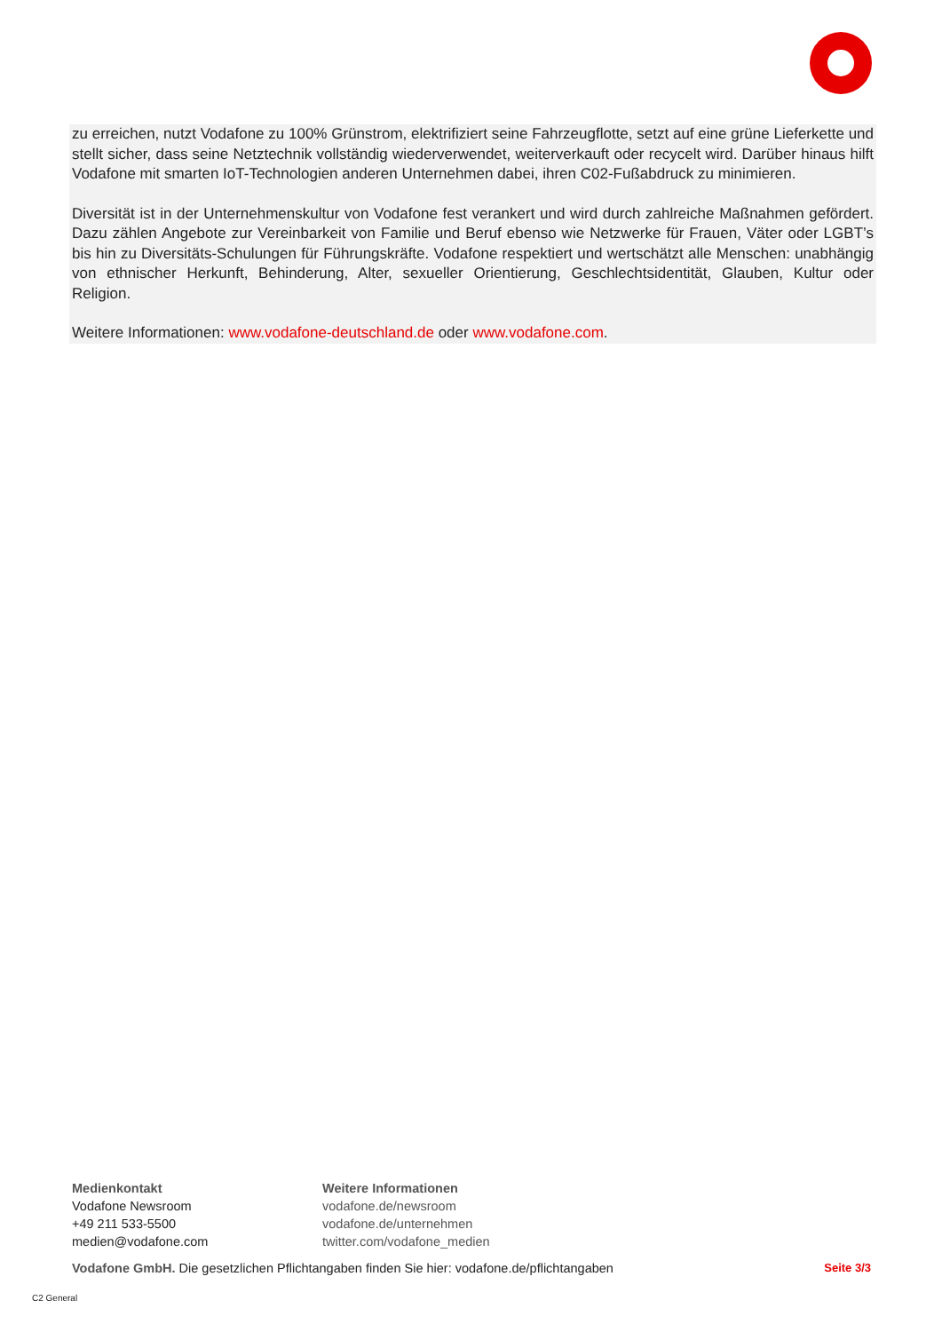zu erreichen, nutzt Vodafone zu 100% Grünstrom, elektrifiziert seine Fahrzeugflotte, setzt auf eine grüne Lieferkette und stellt sicher, dass seine Netztechnik vollständig wiederverwendet, weiterverkauft oder recycelt wird. Darüber hinaus hilft Vodafone mit smarten IoT-Technologien anderen Unternehmen dabei, ihren C02-Fußabdruck zu minimieren.
Diversität ist in der Unternehmenskultur von Vodafone fest verankert und wird durch zahlreiche Maßnahmen gefördert. Dazu zählen Angebote zur Vereinbarkeit von Familie und Beruf ebenso wie Netzwerke für Frauen, Väter oder LGBT’s bis hin zu Diversitäts-Schulungen für Führungskräfte. Vodafone respektiert und wertschätzt alle Menschen: unabhängig von ethnischer Herkunft, Behinderung, Alter, sexueller Orientierung, Geschlechtsidentität, Glauben, Kultur oder Religion.
Weitere Informationen: www.vodafone-deutschland.de oder www.vodafone.com.
Medienkontakt
Vodafone Newsroom
+49 211 533-5500
medien@vodafone.com
Weitere Informationen
vodafone.de/newsroom
vodafone.de/unternehmen
twitter.com/vodafone_medien
Vodafone GmbH. Die gesetzlichen Pflichtangaben finden Sie hier: vodafone.de/pflichtangaben
Seite 3/3
C2 General